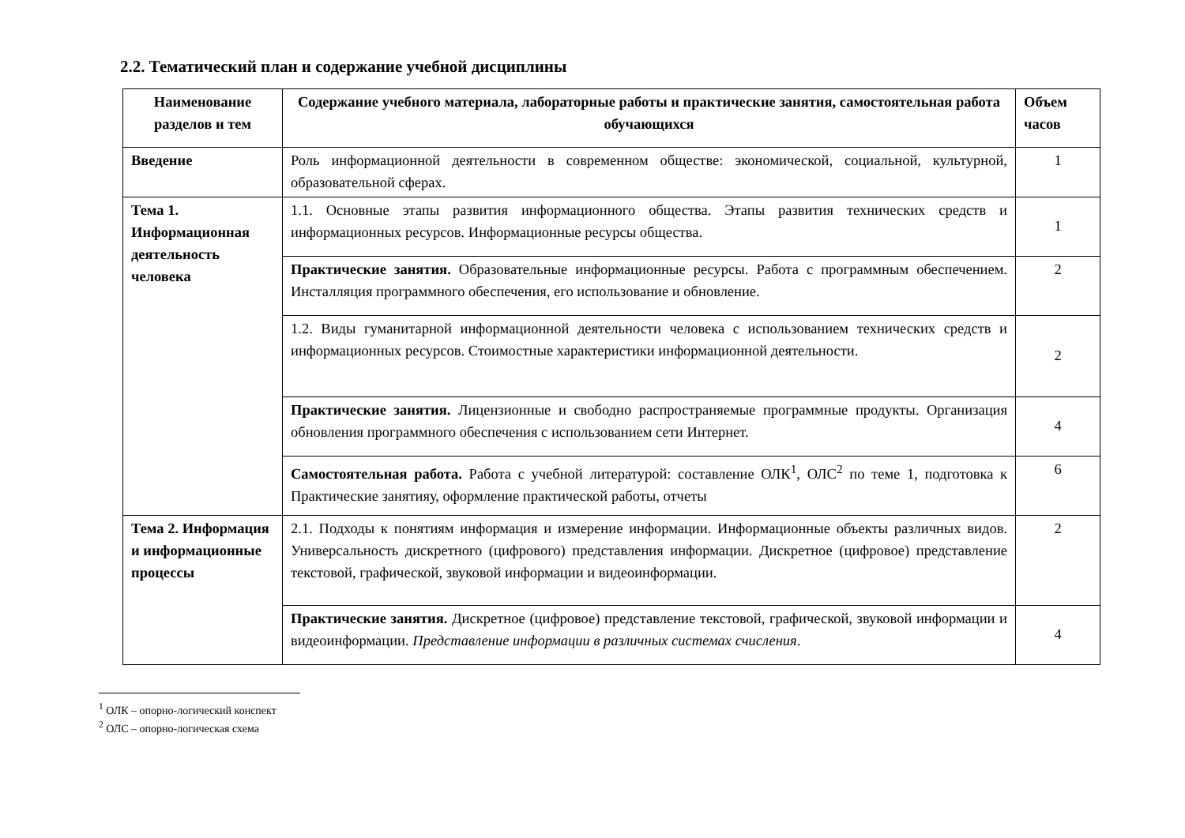2.2. Тематический план и содержание учебной дисциплины
| Наименование разделов и тем | Содержание учебного материала, лабораторные работы и практические занятия, самостоятельная работа обучающихся | Объем часов |
| --- | --- | --- |
| Введение | Роль информационной деятельности в современном обществе: экономической, социальной, культурной, образовательной сферах. | 1 |
| Тема 1. Информационная деятельность человека | 1.1. Основные этапы развития информационного общества. Этапы развития технических средств и информационных ресурсов. Информационные ресурсы общества. | 1 |
| | Практические занятия. Образовательные информационные ресурсы. Работа с программным обеспечением. Инсталляция программного обеспечения, его использование и обновление. | 2 |
| | 1.2. Виды гуманитарной информационной деятельности человека с использованием технических средств и информационных ресурсов. Стоимостные характеристики информационной деятельности. | 2 |
| | Практические занятия. Лицензионные и свободно распространяемые программные продукты. Организация обновления программного обеспечения с использованием сети Интернет. | 4 |
| | Самостоятельная работа. Работа с учебной литературой: составление ОЛК<sup>1</sup>, ОЛС<sup>2</sup> по теме 1, подготовка к Практические занятияу, оформление практической работы, отчеты | 6 |
| Тема 2. Информация и информационные процессы | 2.1. Подходы к понятиям информация и измерение информации. Информационные объекты различных видов. Универсальность дискретного (цифрового) представления информации. Дискретное (цифровое) представление текстовой, графической, звуковой информации и видеоинформации. | 2 |
| | Практические занятия. Дискретное (цифровое) представление текстовой, графической, звуковой информации и видеоинформации. Представление информации в различных системах счисления . | 4 |
<sup>1</sup> ОЛК – опорно-логический конспект
<sup>2</sup> ОЛС – опорно-логическая схема